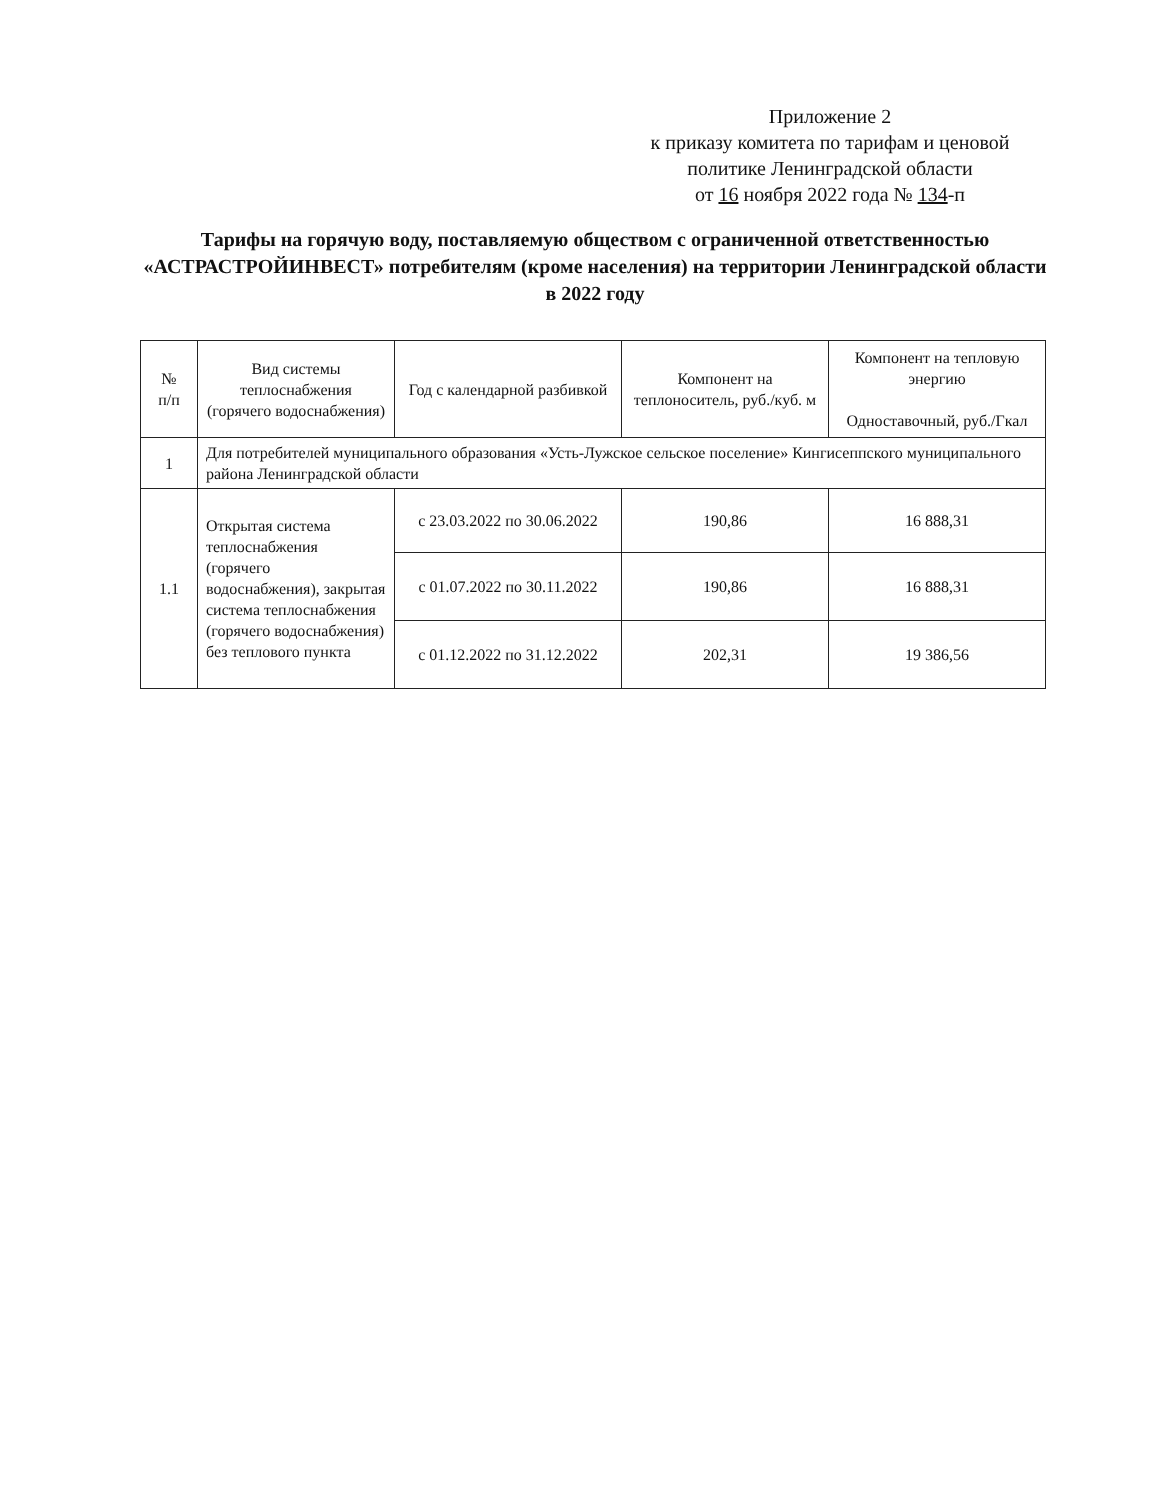Приложение 2
к приказу комитета по тарифам и ценовой
политике Ленинградской области
от 16 ноября 2022 года № 134-п
Тарифы на горячую воду, поставляемую обществом с ограниченной ответственностью «АСТРАСТРОЙИНВЕСТ» потребителям (кроме населения) на территории Ленинградской области в 2022 году
| № п/п | Вид системы теплоснабжения (горячего водоснабжения) | Год с календарной разбивкой | Компонент на теплоноситель, руб./куб. м | Компонент на тепловую энергию Одноставочный, руб./Гкал |
| --- | --- | --- | --- | --- |
| 1 | Для потребителей муниципального образования «Усть-Лужское сельское поселение» Кингисеппского муниципального района Ленинградской области | | | |
| 1.1 | Открытая система теплоснабжения (горячего водоснабжения), закрытая система теплоснабжения (горячего водоснабжения) без теплового пункта | с 23.03.2022 по 30.06.2022 | 190,86 | 16 888,31 |
| | | с 01.07.2022 по 30.11.2022 | 190,86 | 16 888,31 |
| | | с 01.12.2022 по 31.12.2022 | 202,31 | 19 386,56 |